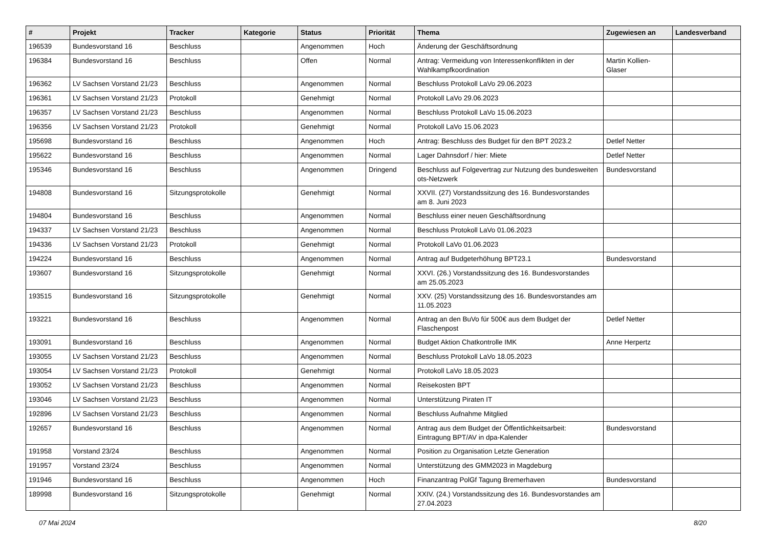| # | Projekt | Tracker | Kategorie | Status | Priorität | Thema | Zugewiesen an | Landesverband |
| --- | --- | --- | --- | --- | --- | --- | --- | --- |
| 196539 | Bundesvorstand 16 | Beschluss | | Angenommen | Hoch | Änderung der Geschäftsordnung | | |
| 196384 | Bundesvorstand 16 | Beschluss | | Offen | Normal | Antrag: Vermeidung von Interessenkonflikten in der Wahlkampfkoordination | Martin Kollien-Glaser | |
| 196362 | LV Sachsen Vorstand 21/23 | Beschluss | | Angenommen | Normal | Beschluss Protokoll LaVo 29.06.2023 | | |
| 196361 | LV Sachsen Vorstand 21/23 | Protokoll | | Genehmigt | Normal | Protokoll LaVo 29.06.2023 | | |
| 196357 | LV Sachsen Vorstand 21/23 | Beschluss | | Angenommen | Normal | Beschluss Protokoll LaVo 15.06.2023 | | |
| 196356 | LV Sachsen Vorstand 21/23 | Protokoll | | Genehmigt | Normal | Protokoll LaVo 15.06.2023 | | |
| 195698 | Bundesvorstand 16 | Beschluss | | Angenommen | Hoch | Antrag: Beschluss des Budget für den BPT 2023.2 | Detlef Netter | |
| 195622 | Bundesvorstand 16 | Beschluss | | Angenommen | Normal | Lager Dahnsdorf / hier: Miete | Detlef Netter | |
| 195346 | Bundesvorstand 16 | Beschluss | | Angenommen | Dringend | Beschluss auf Folgevertrag zur Nutzung des bundesweiten ots-Netzwerk | Bundesvorstand | |
| 194808 | Bundesvorstand 16 | Sitzungsprotokolle | | Genehmigt | Normal | XXVII. (27) Vorstandssitzung des 16. Bundesvorstandes am 8. Juni 2023 | | |
| 194804 | Bundesvorstand 16 | Beschluss | | Angenommen | Normal | Beschluss einer neuen Geschäftsordnung | | |
| 194337 | LV Sachsen Vorstand 21/23 | Beschluss | | Angenommen | Normal | Beschluss Protokoll LaVo 01.06.2023 | | |
| 194336 | LV Sachsen Vorstand 21/23 | Protokoll | | Genehmigt | Normal | Protokoll LaVo 01.06.2023 | | |
| 194224 | Bundesvorstand 16 | Beschluss | | Angenommen | Normal | Antrag auf Budgeterhöhung BPT23.1 | Bundesvorstand | |
| 193607 | Bundesvorstand 16 | Sitzungsprotokolle | | Genehmigt | Normal | XXVI. (26.) Vorstandssitzung des 16. Bundesvorstandes am 25.05.2023 | | |
| 193515 | Bundesvorstand 16 | Sitzungsprotokolle | | Genehmigt | Normal | XXV. (25) Vorstandssitzung des 16. Bundesvorstandes am 11.05.2023 | | |
| 193221 | Bundesvorstand 16 | Beschluss | | Angenommen | Normal | Antrag an den BuVo für 500€ aus dem Budget der Flaschenpost | Detlef Netter | |
| 193091 | Bundesvorstand 16 | Beschluss | | Angenommen | Normal | Budget Aktion Chatkontrolle IMK | Anne Herpertz | |
| 193055 | LV Sachsen Vorstand 21/23 | Beschluss | | Angenommen | Normal | Beschluss Protokoll LaVo 18.05.2023 | | |
| 193054 | LV Sachsen Vorstand 21/23 | Protokoll | | Genehmigt | Normal | Protokoll LaVo 18.05.2023 | | |
| 193052 | LV Sachsen Vorstand 21/23 | Beschluss | | Angenommen | Normal | Reisekosten BPT | | |
| 193046 | LV Sachsen Vorstand 21/23 | Beschluss | | Angenommen | Normal | Unterstützung Piraten IT | | |
| 192896 | LV Sachsen Vorstand 21/23 | Beschluss | | Angenommen | Normal | Beschluss Aufnahme Mitglied | | |
| 192657 | Bundesvorstand 16 | Beschluss | | Angenommen | Normal | Antrag aus dem Budget der Öffentlichkeitsarbeit: Eintragung BPT/AV in dpa-Kalender | Bundesvorstand | |
| 191958 | Vorstand 23/24 | Beschluss | | Angenommen | Normal | Position zu Organisation Letzte Generation | | |
| 191957 | Vorstand 23/24 | Beschluss | | Angenommen | Normal | Unterstützung des GMM2023 in Magdeburg | | |
| 191946 | Bundesvorstand 16 | Beschluss | | Angenommen | Hoch | Finanzantrag PolGf Tagung Bremerhaven | Bundesvorstand | |
| 189998 | Bundesvorstand 16 | Sitzungsprotokolle | | Genehmigt | Normal | XXIV. (24.) Vorstandssitzung des 16. Bundesvorstandes am 27.04.2023 | | |
07 Mai 2024 8/20